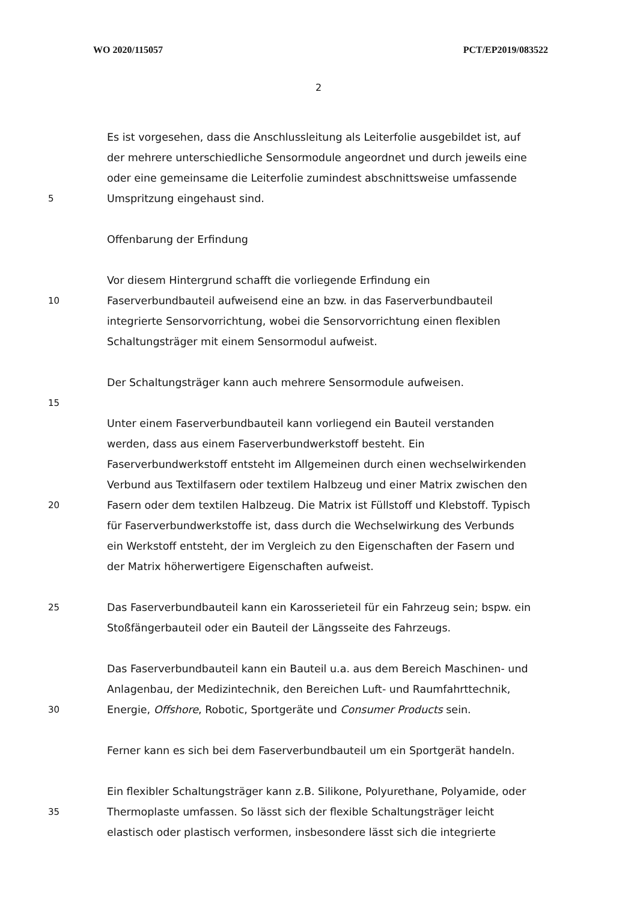WO 2020/115057 PCT/EP2019/083522
2
Es ist vorgesehen, dass die Anschlussleitung als Leiterfolie ausgebildet ist, auf
der mehrere unterschiedliche Sensormodule angeordnet und durch jeweils eine
oder eine gemeinsame die Leiterfolie zumindest abschnittsweise umfassende
5 Umspritzung eingehaust sind.
Offenbarung der Erfindung
Vor diesem Hintergrund schafft die vorliegende Erfindung ein
10 Faserverbundbauteil aufweisend eine an bzw. in das Faserverbundbauteil
integrierte Sensorvorrichtung, wobei die Sensorvorrichtung einen flexiblen
Schaltungsträger mit einem Sensormodul aufweist.
Der Schaltungsträger kann auch mehrere Sensormodule aufweisen.
15
Unter einem Faserverbundbauteil kann vorliegend ein Bauteil verstanden
werden, dass aus einem Faserverbundwerkstoff besteht. Ein
Faserverbundwerkstoff entsteht im Allgemeinen durch einen wechselwirkenden
Verbund aus Textilfasern oder textilem Halbzeug und einer Matrix zwischen den
20 Fasern oder dem textilen Halbzeug. Die Matrix ist Füllstoff und Klebstoff. Typisch
für Faserverbundwerkstoffe ist, dass durch die Wechselwirkung des Verbunds
ein Werkstoff entsteht, der im Vergleich zu den Eigenschaften der Fasern und
der Matrix höherwertigere Eigenschaften aufweist.
25 Das Faserverbundbauteil kann ein Karosserieteil für ein Fahrzeug sein; bspw. ein
Stoßfängerbauteil oder ein Bauteil der Längsseite des Fahrzeugs.
Das Faserverbundbauteil kann ein Bauteil u.a. aus dem Bereich Maschinen- und
Anlagenbau, der Medizintechnik, den Bereichen Luft- und Raumfahrttechnik,
30 Energie, Offshore, Robotic, Sportgeräte und Consumer Products sein.
Ferner kann es sich bei dem Faserverbundbauteil um ein Sportgerät handeln.
Ein flexibler Schaltungsträger kann z.B. Silikone, Polyurethane, Polyamide, oder
35 Thermoplaste umfassen. So lässt sich der flexible Schaltungsträger leicht
elastisch oder plastisch verformen, insbesondere lässt sich die integrierte